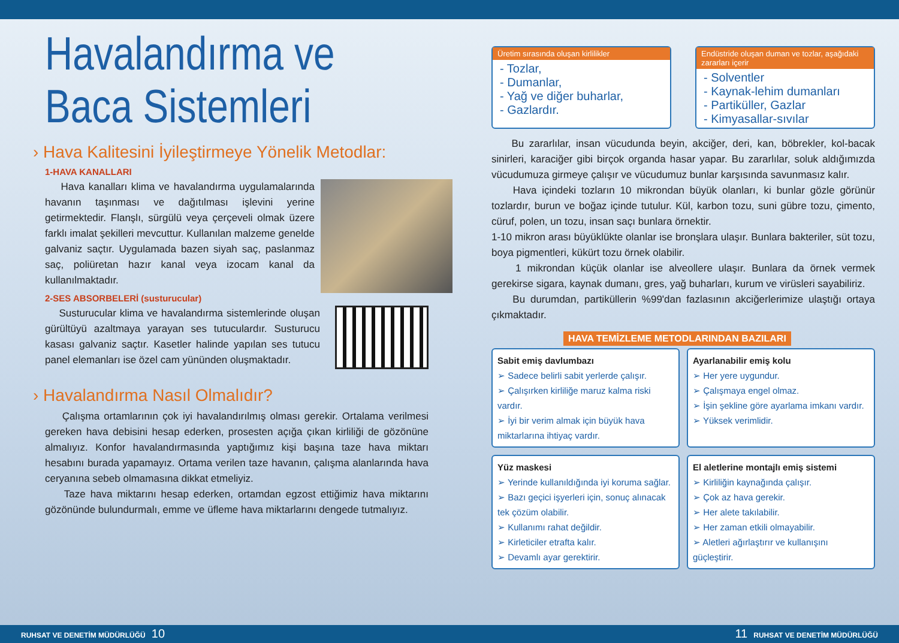Havalandırma ve
Baca Sistemleri
› Hava Kalitesini İyileştirmeye Yönelik Metodlar:
1-HAVA KANALLARI
Hava kanalları klima ve havalandırma uygulamalarında havanın taşınması ve dağıtılması işlevini yerine getirmektedir. Flanşlı, sürgülü veya çerçeveli olmak üzere farklı imalat şekilleri mevcuttur. Kullanılan malzeme genelde galvaniz saçtır. Uygulamada bazen siyah saç, paslanmaz saç, poliüretan hazır kanal veya izocam kanal da kullanılmaktadır.
2-SES ABSORBELERİ (susturucular)
Susturucular klima ve havalandırma sistemlerinde oluşan gürültüyü azaltmaya yarayan ses tutuculardır. Susturucu kasası galvaniz saçtır. Kasetler halinde yapılan ses tutucu panel elemanları ise özel cam yününden oluşmaktadır.
› Havalandırma Nasıl Olmalıdır?
Çalışma ortamlarının çok iyi havalandırılmış olması gerekir. Ortalama verilmesi gereken hava debisini hesap ederken, prosesten açığa çıkan kirliliği de gözönüne almalıyız. Konfor havalandırmasında yaptığımız kişi başına taze hava miktarı hesabını burada yapamayız. Ortama verilen taze havanın, çalışma alanlarında hava ceryanına sebeb olmamasına dikkat etmeliyiz.
Taze hava miktarını hesap ederken, ortamdan egzost ettiğimiz hava miktarını gözönünde bulundurmalı, emme ve üfleme hava miktarlarını dengede tutmalıyız.
Üretim sırasında oluşan kirlilikler
- Tozlar,
- Dumanlar,
- Yağ ve diğer buharlar,
- Gazlardır.
Endüstride oluşan duman ve tozlar, aşağıdaki zararları içerir
- Solventler
- Kaynak-lehim dumanları
- Partiküller, Gazlar
- Kimyasallar-sıvılar
Bu zararlılar, insan vücudunda beyin, akciğer, deri, kan, böbrekler, kol-bacak sinirleri, karaciğer gibi birçok organda hasar yapar. Bu zararlılar, soluk aldığımızda vücudumuza girmeye çalışır ve vücudumuz bunlar karşısında savunmasız kalır.
Hava içindeki tozların 10 mikrondan büyük olanları, ki bunlar gözle görünür tozlardır, burun ve boğaz içinde tutulur. Kül, karbon tozu, suni gübre tozu, çimento, cüruf, polen, un tozu, insan saçı bunlara örnektir.
1-10 mikron arası büyüklükte olanlar ise bronşlara ulaşır. Bunlara bakteriler, süt tozu, boya pigmentleri, kükürt tozu örnek olabilir.
1 mikrondan küçük olanlar ise alveollere ulaşır. Bunlara da örnek vermek gerekirse sigara, kaynak dumanı, gres, yağ buharları, kurum ve virüsleri sayabiliriz.
Bu durumdan, partiküllerin %99'dan fazlasının akciğerlerimize ulaştığı ortaya çıkmaktadır.
HAVA TEMİZLEME METODLARINDAN BAZILARI
Sabit emiş davlumbazı
➢ Sadece belirli sabit yerlerde çalışır.
➢ Çalışırken kirliliğe maruz kalma riski vardır.
➢ İyi bir verim almak için büyük hava miktarlarına ihtiyaç vardır.
Ayarlanabilir emiş kolu
➢ Her yere uygundur.
➢ Çalışmaya engel olmaz.
➢ İşin şekline göre ayarlama imkanı vardır.
➢ Yüksek verimlidir.
Yüz maskesi
➢ Yerinde kullanıldığında iyi koruma sağlar.
➢ Bazı geçici işyerleri için, sonuç alınacak tek çözüm olabilir.
➢ Kullanımı rahat değildir.
➢ Kirleticiler etrafta kalır.
➢ Devamlı ayar gerektirir.
El aletlerine montajlı emiş sistemi
➢ Kirliliğin kaynağında çalışır.
➢ Çok az hava gerekir.
➢ Her alete takılabilir.
➢ Her zaman etkili olmayabilir.
➢ Aletleri ağırlaştırır ve kullanışını güçleştirir.
RUHSAT VE DENETİM MÜDÜRLÜĞÜ 10
11 RUHSAT VE DENETİM MÜDÜRLÜĞÜ